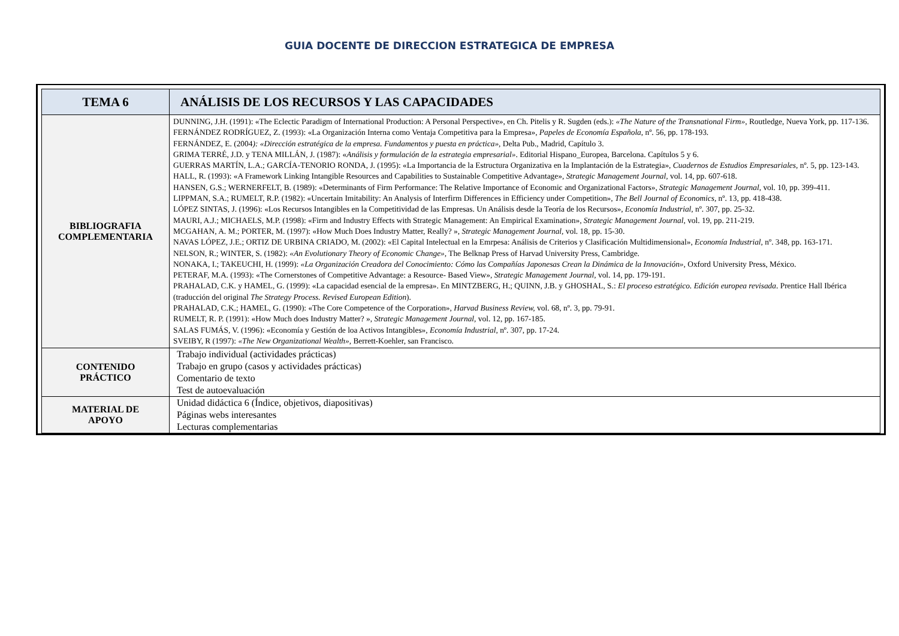GUIA DOCENTE DE DIRECCION ESTRATEGICA DE EMPRESA
| TEMA 6 | ANÁLISIS DE LOS RECURSOS Y LAS CAPACIDADES |
| BIBLIOGRAFIA COMPLEMENTARIA | DUNNING, J.H. (1991): «The Eclectic Paradigm of International Production: A Personal Perspective», en Ch. Pitelis y R. Sugden (eds.): «The Nature of the Transnational Firm» , Routledge, Nueva York, pp. 117-136. FERNÁNDEZ RODRÍGUEZ, Z. (1993): «La Organización Interna como Ventaja Competitiva para la Empresa», Papeles de Economía Española , nº. 56, pp. 178-193. FERNÁNDEZ, E. (2004 ): «Dirección estratégica de la empresa. Fundamentos y puesta en práctica» , Delta Pub., Madrid, Capítulo 3. GRIMA TERRÉ, J.D. y TENA MILLÁN, J. (1987): « Análisis y formulación de la estrategia empresarial» . Editorial Hispano_Europea, Barcelona. Capítulos 5 y 6. GUERRAS MARTÍN, L.A.; GARCÍA-TENORIO RONDA, J. (1995): «La Importancia de la Estructura Organizativa en la Implantación de la Estrategia», Cuadernos de Estudios Empresariales , nº. 5, pp. 123-143. HALL, R. (1993): «A Framework Linking Intangible Resources and Capabilities to Sustainable Competitive Advantage», Strategic Management Journal, vol. 14, pp. 607-618. HANSEN, G.S.; WERNERFELT, B. (1989): «Determinants of Firm Performance: The Relative Importance of Economic and Organizational Factors», Strategic Management Journal, vol. 10, pp. 399-411. LIPPMAN, S.A.; RUMELT, R.P. (1982): «Uncertain Imitability: An Analysis of Interfirm Differences in Efficiency under Competition», The Bell Journal of Economics, nº. 13, pp. 418-438. LÓPEZ SINTAS, J. (1996): «Los Recursos Intangibles en la Competitividad de las Empresas. Un Análisis desde la Teoría de los Recursos», Economía Industrial , nº. 307, pp. 25-32. MAURI, A.J.; MICHAELS, M.P. (1998): «Firm and Industry Effects with Strategic Management: An Empirical Examination», Strategic Management Journal, vol. 19, pp. 211-219. MCGAHAN, A. M.; PORTER, M. (1997): «How Much Does Industry Matter, Really? », Strategic Management Journal, vol. 18, pp. 15-30. NAVAS LÓPEZ, J.E.; ORTIZ DE URBINA CRIADO, M. (2002): «El Capital Intelectual en la Emrpesa: Análisis de Criterios y Clasificación Multidimensional», Economía Industrial, nº. 348, pp. 163-171. NELSON, R.; WINTER, S. (1982): «An Evolutionary Theory of Economic Change», The Belknap Press of Harvad University Press, Cambridge. NONAKA, I.; TAKEUCHI, H. (1999): «La Organización Creadora del Conocimiento: Cómo las Compañías Japonesas Crean la Dinámica de la Innovación», Oxford University Press, México. PETERAF, M.A. (1993): «The Cornerstones of Competitive Advantage: a Resource- Based View», Strategic Management Journal, vol. 14, pp. 179-191. PRAHALAD, C.K. y HAMEL, G. (1999): «La capacidad esencial de la empresa». En MINTZBERG, H.; QUINN, J.B. y GHOSHAL, S.: El proceso estratégico. Edición europea revisada . Prentice Hall Ibérica (traducción del original The Strategy Process. Revised European Edition ). PRAHALAD, C.K.; HAMEL, G. (1990): «The Core Competence of the Corporation», Harvad Business Review, vol. 68, nº. 3, pp. 79-91. RUMELT, R. P. (1991): «How Much does Industry Matter? », Strategic Management Journal, vol. 12, pp. 167-185. SALAS FUMÁS, V. (1996): «Economía y Gestión de loa Activos Intangibles», Economía Industrial, nº. 307, pp. 17-24. SVEIBY, R (1997): «The New Organizational Wealth», Berrett-Koehler, san Francisco. |
| CONTENIDO PRÁCTICO | Trabajo individual (actividades prácticas) Trabajo en grupo (casos y actividades prácticas) Comentario de texto Test de autoevaluación |
| MATERIAL DE APOYO | Unidad didáctica 6 (Índice, objetivos, diapositivas) Páginas webs interesantes Lecturas complementarias |